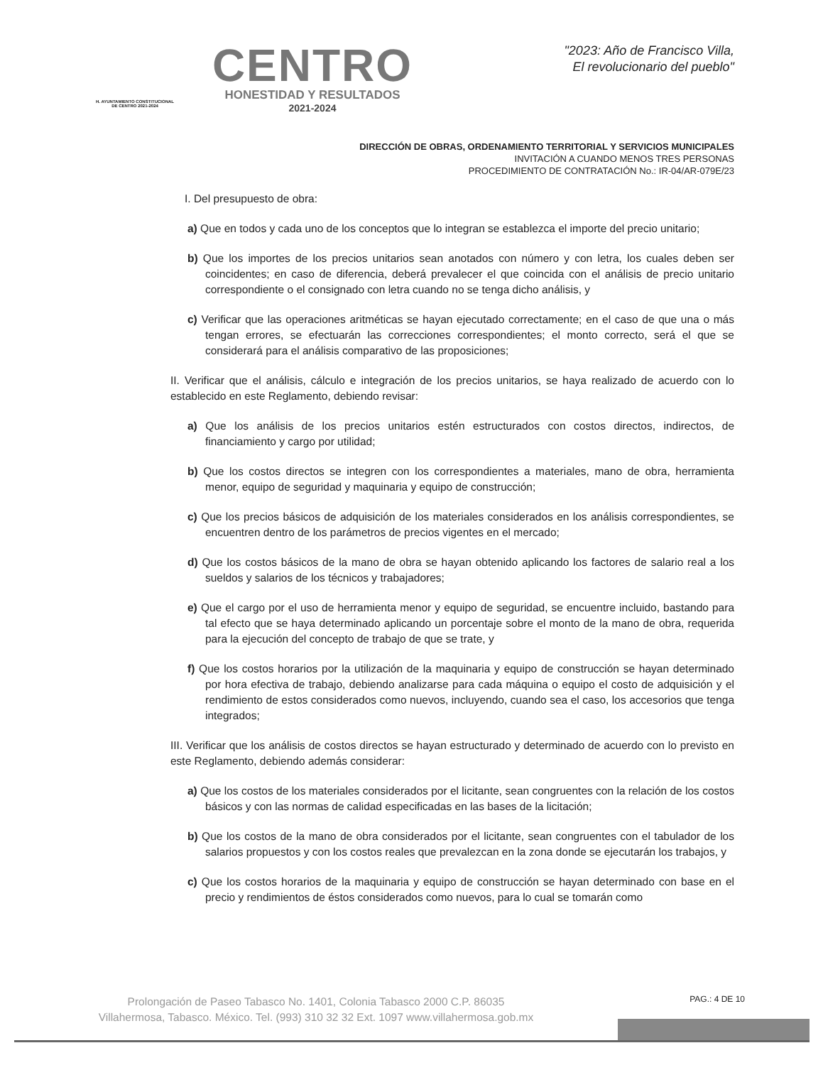H. AYUNTAMIENTO CONSTITUCIONAL
DE CENTRO 2021-2024
CENTRO
HONESTIDAD Y RESULTADOS
2021-2024
"2023: Año de Francisco Villa,
El revolucionario del pueblo"
DIRECCIÓN DE OBRAS, ORDENAMIENTO TERRITORIAL Y SERVICIOS MUNICIPALES
INVITACIÓN A CUANDO MENOS TRES PERSONAS
PROCEDIMIENTO DE CONTRATACIÓN No.: IR-04/AR-079E/23
I. Del presupuesto de obra:
a) Que en todos y cada uno de los conceptos que lo integran se establezca el importe del precio unitario;
b) Que los importes de los precios unitarios sean anotados con número y con letra, los cuales deben ser coincidentes; en caso de diferencia, deberá prevalecer el que coincida con el análisis de precio unitario correspondiente o el consignado con letra cuando no se tenga dicho análisis, y
c) Verificar que las operaciones aritméticas se hayan ejecutado correctamente; en el caso de que una o más tengan errores, se efectuarán las correcciones correspondientes; el monto correcto, será el que se considerará para el análisis comparativo de las proposiciones;
II. Verificar que el análisis, cálculo e integración de los precios unitarios, se haya realizado de acuerdo con lo establecido en este Reglamento, debiendo revisar:
a) Que los análisis de los precios unitarios estén estructurados con costos directos, indirectos, de financiamiento y cargo por utilidad;
b) Que los costos directos se integren con los correspondientes a materiales, mano de obra, herramienta menor, equipo de seguridad y maquinaria y equipo de construcción;
c) Que los precios básicos de adquisición de los materiales considerados en los análisis correspondientes, se encuentren dentro de los parámetros de precios vigentes en el mercado;
d) Que los costos básicos de la mano de obra se hayan obtenido aplicando los factores de salario real a los sueldos y salarios de los técnicos y trabajadores;
e) Que el cargo por el uso de herramienta menor y equipo de seguridad, se encuentre incluido, bastando para tal efecto que se haya determinado aplicando un porcentaje sobre el monto de la mano de obra, requerida para la ejecución del concepto de trabajo de que se trate, y
f) Que los costos horarios por la utilización de la maquinaria y equipo de construcción se hayan determinado por hora efectiva de trabajo, debiendo analizarse para cada máquina o equipo el costo de adquisición y el rendimiento de estos considerados como nuevos, incluyendo, cuando sea el caso, los accesorios que tenga integrados;
III. Verificar que los análisis de costos directos se hayan estructurado y determinado de acuerdo con lo previsto en este Reglamento, debiendo además considerar:
a) Que los costos de los materiales considerados por el licitante, sean congruentes con la relación de los costos básicos y con las normas de calidad especificadas en las bases de la licitación;
b) Que los costos de la mano de obra considerados por el licitante, sean congruentes con el tabulador de los salarios propuestos y con los costos reales que prevalezcan en la zona donde se ejecutarán los trabajos, y
c) Que los costos horarios de la maquinaria y equipo de construcción se hayan determinado con base en el precio y rendimientos de éstos considerados como nuevos, para lo cual se tomarán como
PAG.: 4 DE 10
Prolongación de Paseo Tabasco No. 1401, Colonia Tabasco 2000 C.P. 86035
Villahermosa, Tabasco. México. Tel. (993) 310 32 32 Ext. 1097 www.villahermosa.gob.mx